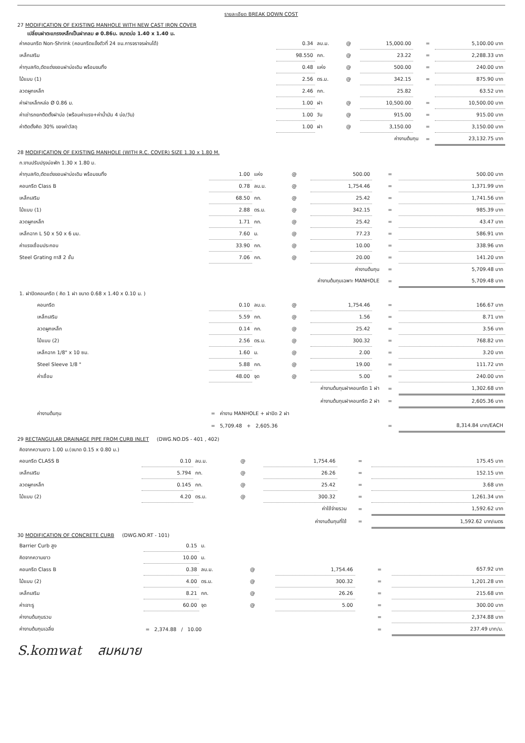รายละเอียด BREAK DOWN COST
27 MODIFICATION OF EXISTING MANHOLE WITH NEW CAST IRON COVER
เปลี่ยนฝาตะแกรงเหล็กเป็นฝากลม ø 0.86ม. ขนาดบ่อ 1.40 x 1.40 ม.
| ค่าคอนกรีต Non-Shrink (คอนกรีตแข็งตัวที่ 24 ชม.การจราจรผ่านได้) | 0.34 | ลบ.ม. | @ | 15,000.00 | | = | 5,100.00 บาท |
| เหล็กเสริม | 98.550 | กก. | @ | 23.22 | | = | 2,288.33 บาท |
| ค่าทุบสกัด,ตัดแต่งขอบฝาบ่อเดิม พร้อมขนทิ้ง | 0.48 | แห่ง | @ | 500.00 | | = | 240.00 บาท |
| ไม้แบบ (1) | 2.56 | ตร.ม. | @ | 342.15 | | = | 875.90 บาท |
| ลวดผูกเหล็ก | 2.46 | กก. | | 25.82 | | | 63.52 บาท |
| ค่าฝาเหล็กหล่อ Ø 0.86 ม. | 1.00 | ฝา | @ | 10,500.00 | | = | 10,500.00 บาท |
| ค่าเช่ารถยกติดตั้งฝาบ่อ (พร้อมค่าแรง+ค่าน้ำมัน 4 บ่อ/วัน) | 1.00 | วัน | @ | 915.00 | | = | 915.00 บาท |
| ค่าติดตั้งคิด 30% ของค่าวัสดุ | 1.00 | ฝา | @ | 3,150.00 | | = | 3,150.00 บาท |
| ค่างานต้นทุน | | | | | | = | 23,132.75 บาท |
28 MODIFICATION OF EXISTING MANHOLE (WITH R.C. COVER) SIZE 1.30 x 1.80 M.
| ก.งานปรับปรุงบ่อพัก 1.30 x 1.80 ม. | | | | | | | |
| ค่าทุบสกัด,ตัดแต่งขอบฝาบ่อเดิม พร้อมขนทิ้ง | 1.00 | แห่ง | @ | 500.00 | | = | 500.00 บาท |
| คอนกรีต Class B | 0.78 | ลบ.ม. | @ | 1,754.46 | | = | 1,371.99 บาท |
| เหล็กเสริม | 68.50 | กก. | @ | 25.42 | | = | 1,741.56 บาท |
| ไม้แบบ (1) | 2.88 | ตร.ม. | @ | 342.15 | | = | 985.39 บาท |
| ลวดผูกเหล็ก | 1.71 | กก. | @ | 25.42 | | = | 43.47 บาท |
| เหล็กฉาก L 50 x 50 x 6 มม. | 7.60 | ม. | @ | 77.23 | | = | 586.91 บาท |
| ค่าแรงเชื่อมประกอบ | 33.90 | กก. | @ | 10.00 | | = | 338.96 บาท |
| Steel Grating ทาสี 2 ชั้น | 7.06 | กก. | @ | 20.00 | | = | 141.20 บาท |
| ค่างานต้นทุน | | | | | | = | 5,709.48 บาท |
| ค่างานต้นทุนเฉพาะ MANHOLE | | | | | | = | 5,709.48 บาท |
| 1. ฝาปิดคอนกรีต ( คิด 1 ฝา ขนาด 0.68 x 1.40 x 0.10 ม. ) | | | | | | | |
| คอนกรีต | 0.10 | ลบ.ม. | @ | 1,754.46 | | = | 166.67 บาท |
| เหล็กเสริม | 5.59 | กก. | @ | 1.56 | | = | 8.71 บาท |
| ลวดผูกเหล็ก | 0.14 | กก. | @ | 25.42 | | = | 3.56 บาท |
| ไม้แบบ (2) | 2.56 | ตร.ม. | @ | 300.32 | | = | 768.82 บาท |
| เหล็กฉาก 1/8" x 10 ซม. | 1.60 | ม. | @ | 2.00 | | = | 3.20 บาท |
| Steel Sleeve 1/8 " | 5.88 | กก. | @ | 19.00 | | = | 111.72 บาท |
| ค่าเชื่อม | 48.00 | จุด | @ | 5.00 | | = | 240.00 บาท |
| ค่างานต้นทุนฝาคอนกรีต 1 ฝา | | | | | | = | 1,302.68 บาท |
| ค่างานต้นทุนฝาคอนกรีต 2 ฝา | | | | | | = | 2,605.36 บาท |
| ค่างานต้นทุน | = ค่างาน MANHOLE + ฝาปิด 2 ฝา | | | | | | |
| | = 5,709.48 + 2,605.36 | | | | | = | 8,314.84 บาท/EACH |
29 RECTANGULAR DRAINAGE PIPE FROM CURB INLET (DWG.NO.DS - 401 , 402)
| คิดจากความยาว 1.00 ม.(ขนาด 0.15 x 0.80 ม.) | | | | | | | |
| คอนกรีต CLASS B | 0.10 | ลบ.ม. | @ | 1,754.46 | | = | 175.45 บาท |
| เหล็กเสริม | 5.794 | กก. | @ | 26.26 | | = | 152.15 บาท |
| ลวดผูกเหล็ก | 0.145 | กก. | @ | 25.42 | | = | 3.68 บาท |
| ไม้แบบ (2) | 4.20 | ตร.ม. | @ | 300.32 | | = | 1,261.34 บาท |
| ค่าใช้จ่ายรวม | | | | | | = | 1,592.62 บาท |
| ค่างานต้นทุนที่ใช้ | | | | | | = | 1,592.62 บาท/เมตร |
30 MODIFICATION OF CONCRETE CURB (DWG.NO.RT - 101)
| Barrier Curb สูง | 0.15 | ม. | | | | | |
| คิดจากความยาว | 10.00 | ม. | | | | | |
| คอนกรีต Class B | 0.38 | ลบ.ม. | @ | 1,754.46 | | = | 657.92 บาท |
| ไม้แบบ (2) | 4.00 | ตร.ม. | @ | 300.32 | | = | 1,201.28 บาท |
| เหล็กเสริม | 8.21 | กก. | @ | 26.26 | | = | 215.68 บาท |
| ค่าเจาะรู | 60.00 | จุด | @ | 5.00 | | = | 300.00 บาท |
| ค่างานต้นทุนรวม | | | | | | = | 2,374.88 บาท |
| ค่างานต้นทุนเฉลี่ย | = 2,374.88 / 10.00 | | | | | = | 237.49 บาท/ม. |
S.komwat สมหมาย